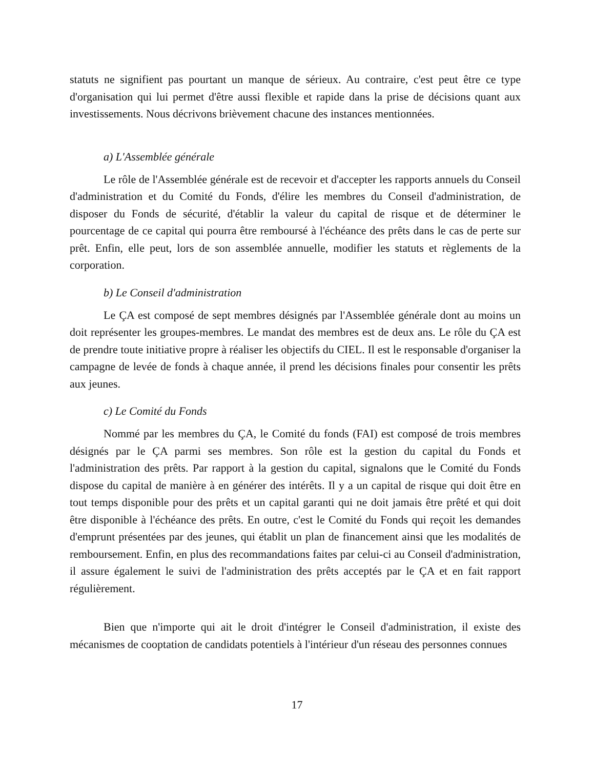statuts ne signifient pas pourtant un manque de sérieux. Au contraire, c'est peut être ce type d'organisation qui lui permet d'être aussi flexible et rapide dans la prise de décisions quant aux investissements. Nous décrivons brièvement chacune des instances mentionnées.
a) L'Assemblée générale
Le rôle de l'Assemblée générale est de recevoir et d'accepter les rapports annuels du Conseil d'administration et du Comité du Fonds, d'élire les membres du Conseil d'administration, de disposer du Fonds de sécurité, d'établir la valeur du capital de risque et de déterminer le pourcentage de ce capital qui pourra être remboursé à l'échéance des prêts dans le cas de perte sur prêt. Enfin, elle peut, lors de son assemblée annuelle, modifier les statuts et règlements de la corporation.
b) Le Conseil d'administration
Le ÇA est composé de sept membres désignés par l'Assemblée générale dont au moins un doit représenter les groupes-membres. Le mandat des membres est de deux ans. Le rôle du ÇA est de prendre toute initiative propre à réaliser les objectifs du CIEL. Il est le responsable d'organiser la campagne de levée de fonds à chaque année, il prend les décisions finales pour consentir les prêts aux jeunes.
c) Le Comité du Fonds
Nommé par les membres du ÇA, le Comité du fonds (FAI) est composé de trois membres désignés par le ÇA parmi ses membres. Son rôle est la gestion du capital du Fonds et l'administration des prêts. Par rapport à la gestion du capital, signalons que le Comité du Fonds dispose du capital de manière à en générer des intérêts. Il y a un capital de risque qui doit être en tout temps disponible pour des prêts et un capital garanti qui ne doit jamais être prêté et qui doit être disponible à l'échéance des prêts. En outre, c'est le Comité du Fonds qui reçoit les demandes d'emprunt présentées par des jeunes, qui établit un plan de financement ainsi que les modalités de remboursement. Enfin, en plus des recommandations faites par celui-ci au Conseil d'administration, il assure également le suivi de l'administration des prêts acceptés par le ÇA et en fait rapport régulièrement.
Bien que n'importe qui ait le droit d'intégrer le Conseil d'administration, il existe des mécanismes de cooptation de candidats potentiels à l'intérieur d'un réseau des personnes connues
17